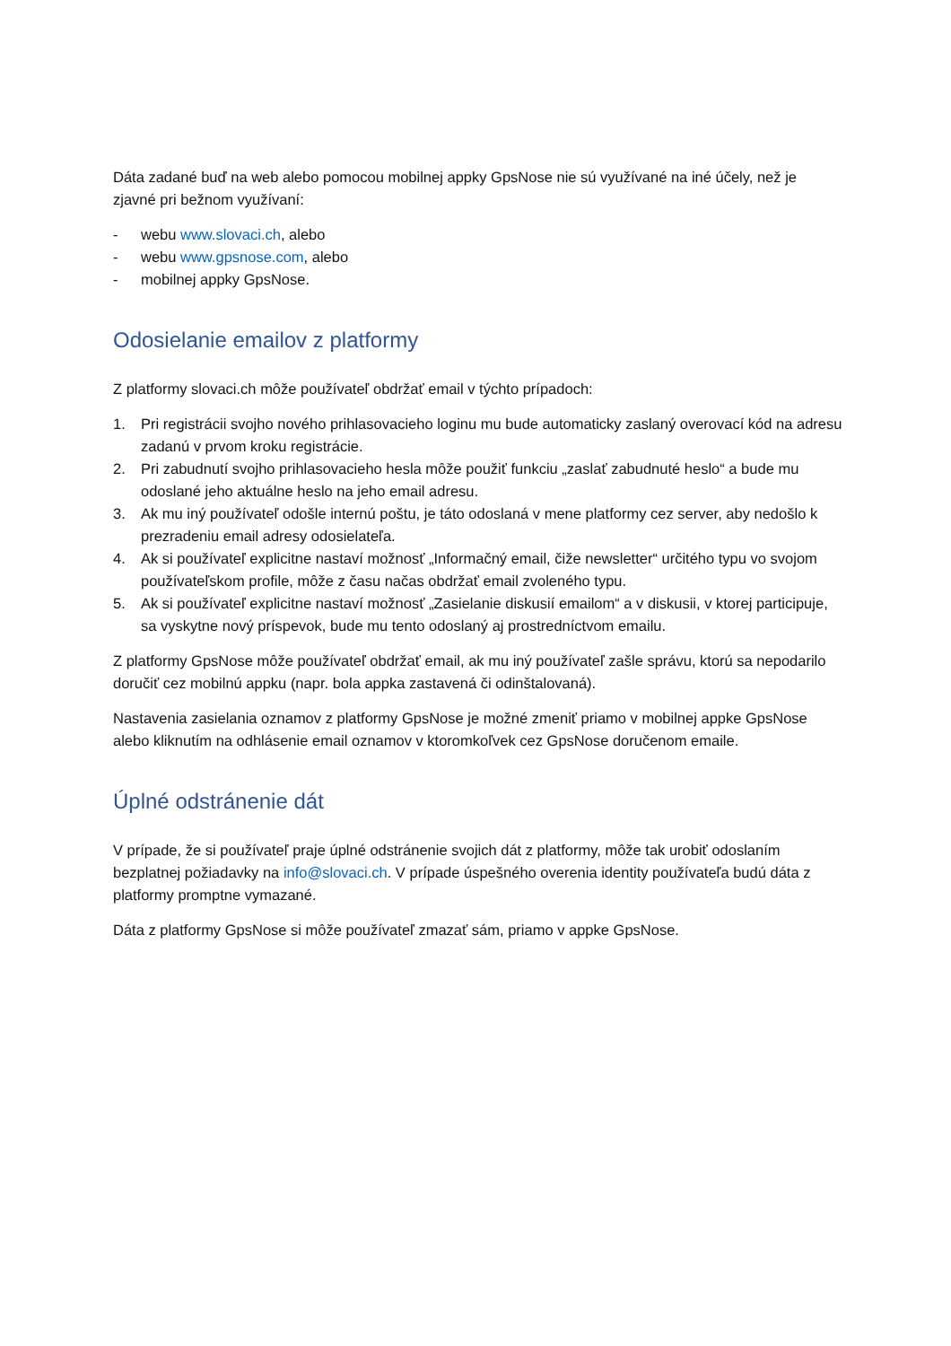Dáta zadané buď na web alebo pomocou mobilnej appky GpsNose nie sú využívané na iné účely, než je zjavné pri bežnom využívaní:
- webu www.slovaci.ch, alebo
- webu www.gpsnose.com, alebo
- mobilnej appky GpsNose.
Odosielanie emailov z platformy
Z platformy slovaci.ch môže používateľ obdržať email v týchto prípadoch:
1. Pri registrácii svojho nového prihlasovacieho loginu mu bude automaticky zaslaný overovací kód na adresu zadanú v prvom kroku registrácie.
2. Pri zabudnutí svojho prihlasovacieho hesla môže použiť funkciu „zaslať zabudnuté heslo“ a bude mu odoslané jeho aktuálne heslo na jeho email adresu.
3. Ak mu iný používateľ odošle internú poštu, je táto odoslaná v mene platformy cez server, aby nedošlo k prezradeniu email adresy odosielateľa.
4. Ak si používateľ explicitne nastaví možnosť „Informačný email, čiže newsletter“ určitého typu vo svojom používateľskom profile, môže z času načas obdržať email zvoleného typu.
5. Ak si používateľ explicitne nastaví možnosť „Zasielanie diskusií emailom“ a v diskusii, v ktorej participuje, sa vyskytne nový príspevok, bude mu tento odoslaný aj prostredníctvom emailu.
Z platformy GpsNose môže používateľ obdržať email, ak mu iný používateľ zašle správu, ktorú sa nepodarilo doručiť cez mobilnú appku (napr. bola appka zastavená či odinštalovaná).
Nastavenia zasielania oznamov z platformy GpsNose je možné zmeniť priamo v mobilnej appke GpsNose alebo kliknutím na odhlásenie email oznamov v ktoromkoľvek cez GpsNose doručenom emaile.
Úplné odstránenie dát
V prípade, že si používateľ praje úplné odstránenie svojich dát z platformy, môže tak urobiť odoslaním bezplatnej požiadavky na info@slovaci.ch. V prípade úspešného overenia identity používateľa budú dáta z platformy promptne vymazané.
Dáta z platformy GpsNose si môže používateľ zmazať sám, priamo v appke GpsNose.